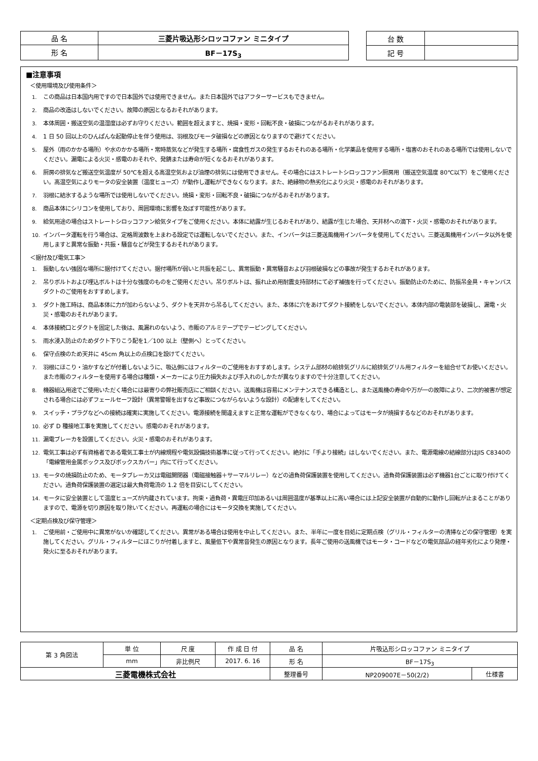| 品 名 | 三菱片吸込形シロッコファン ミニタイプ |
| 形 名 | BF－17S<sub>3</sub> |
| 台 数 | |
| 記 号 | |
■注意事項
＜使用環境及び使用条件＞
1. この商品は日本国内用ですので日本国外では使用できません。また日本国外ではアフターサービスもできません。
2. 商品の改造はしないでください。故障の原因となるおそれがあります。
3. 本体周囲・搬送空気の温湿度は必ずお守りください。範囲を超えますと、焼損・変形・回転不良・破損につながるおそれがあります。
4. 1 日 50 回以上のひんぱんな起動停止を伴う使用は、羽根及びモータ破損などの原因となりますので避けてください。
5. 屋外（雨のかかる場所）や水のかかる場所・常時蒸気などが発生する場所・腐食性ガスの発生するおそれのある場所・化学薬品を使用する場所・塩害のおそれのある場所では使用しないでください。漏電による火災・感電のおそれや、発錆または寿命が短くなるおそれがあります。
6. 厨房の排気など搬送空気温度が 50℃を超える高温空気および油煙の排気には使用できません。その場合にはストレートシロッコファン厨房用（搬送空気温度 80℃以下）をご使用ください。高温空気によりモータの安全装置（温度ヒューズ）が動作し運転ができなくなります。また、絶縁物の熱劣化により火災・感電のおそれがあります。
7. 羽根に結氷するような場所では使用しないでください。焼損・変形・回転不良・破損につながるおそれがあります。
8. 商品本体にシリコンを使用しており、周囲環境に影響を及ぼす可能性があります。
9. 給気用途の場合はストレートシロッコファン給気タイプをご使用ください。本体に結露が生じるおそれがあり、結露が生じた場合、天井材への滴下・火災・感電のおそれがあります。
10. インバータ運転を行う場合は、定格周波数を上まわる設定では運転しないでください。また、インバータは三菱送風機用インバータを使用してください。三菱送風機用インバータ以外を使用しますと異常な振動・共振・騒音などが発生するおそれがあります。
＜据付及び電気工事＞
1. 振動しない強固な場所に据付けてください。据付場所が弱いと共振を起こし、異常振動・異常騒音および羽根破損などの事故が発生するおそれがあります。
2. 吊りボルトおよび埋込ボルトは十分な強度のものをご使用ください。吊りボルトは、振れ止め用耐震支持部材にて必ず補強を行ってください。振動防止のために、防振吊金具・キャンバスダクトのご使用をおすすめします。
3. ダクト施工時は、商品本体に力が加わらないよう、ダクトを天井から吊るしてください。また、本体に穴をあけてダクト接続をしないでください。本体内部の電装部を破損し、漏電・火災・感電のおそれがあります。
4. 本体接続口とダクトを固定した後は、風漏れのないよう、市販のアルミテープでテーピングしてください。
5. 雨水浸入防止のためダクト下りこう配を1／100 以上（壁側へ）とってください。
6. 保守点検のため天井に 45cm 角以上の点検口を設けてください。
7. 羽根にほこり・油かすなどが付着しないように、吸込側にはフィルターのご使用をおすすめします。システム部材の給排気グリルに給排気グリル用フィルターを組合せてお使いください。また市販のフィルターを使用する場合は種類・メーカーにより圧力損失および手入れのしかたが異なりますので十分注意してください。
8. 機器組込用途でご使用いただく場合には最寄りの弊社販売店にご相談ください。送風機は容易にメンテナンスできる構造とし、また送風機の寿命や万が一の故障により、二次的被害が想定される場合には必ずフェールセーフ設計（異常警報を出すなど事故につながらないような設計）の配慮をしてください。
9. スイッチ・プラグなどへの接続は確実に実施してください。電源接続を間違えますと正常な運転ができなくなり、場合によってはモータが焼損するなどのおそれがあります。
10. 必ず D 種接地工事を実施してください。感電のおそれがあります。
11. 漏電ブレーカを設置してください。火災・感電のおそれがあります。
12. 電気工事は必ず有資格者である電気工事士が内線規程や電気設備技術基準に従って行ってください。絶対に「手より接続」はしないでください。また、電源電線の結線部分はJIS C8340の「電線管用金属ボックス及びボックスカバー」内にて行ってください。
13. モータの焼損防止のため、モータブレーカ又は電磁開閉器（電磁接触器＋サーマルリレー）などの過負荷保護装置を使用してください。過負荷保護装置は必ず機器1台ごとに取り付けてください。過負荷保護装置の選定は最大負荷電流の 1.2 倍を目安にしてください。
14. モータに安全装置として温度ヒューズが内蔵されています。拘束・過負荷・異電圧印加あるいは周囲温度が基準以上に高い場合には上記安全装置が自動的に動作し回転が止まることがありますので、電源を切り原因を取り除いてください。再運転の場合にはモータ交換を実施してください。
＜定期点検及び保守管理＞
1. ご使用前・ご使用中に異常がないか確認してください。異常がある場合は使用を中止してください。また、半年に一度を目処に定期点検（グリル・フィルターの清掃などの保守管理）を実施してください。グリル・フィルターにほこりが付着しますと、風量低下や異常音発生の原因となります。長年ご使用の送風機ではモータ・コードなどの電気部品の経年劣化により発煙・発火に至るおそれがあります。
| 第 3 角図法 | 単 位 | 尺 度 | 作 成 日 付 | 品 名 | 片吸込形シロッコファン ミニタイプ | |
| | mm | 非比例尺 | 2017. 6. 16 | 形 名 | BF－17S<sub>3</sub> | |
| 三菱電機株式会社 | | | | 整理番号 | NP209007E－50(2/2) | 仕様書 |